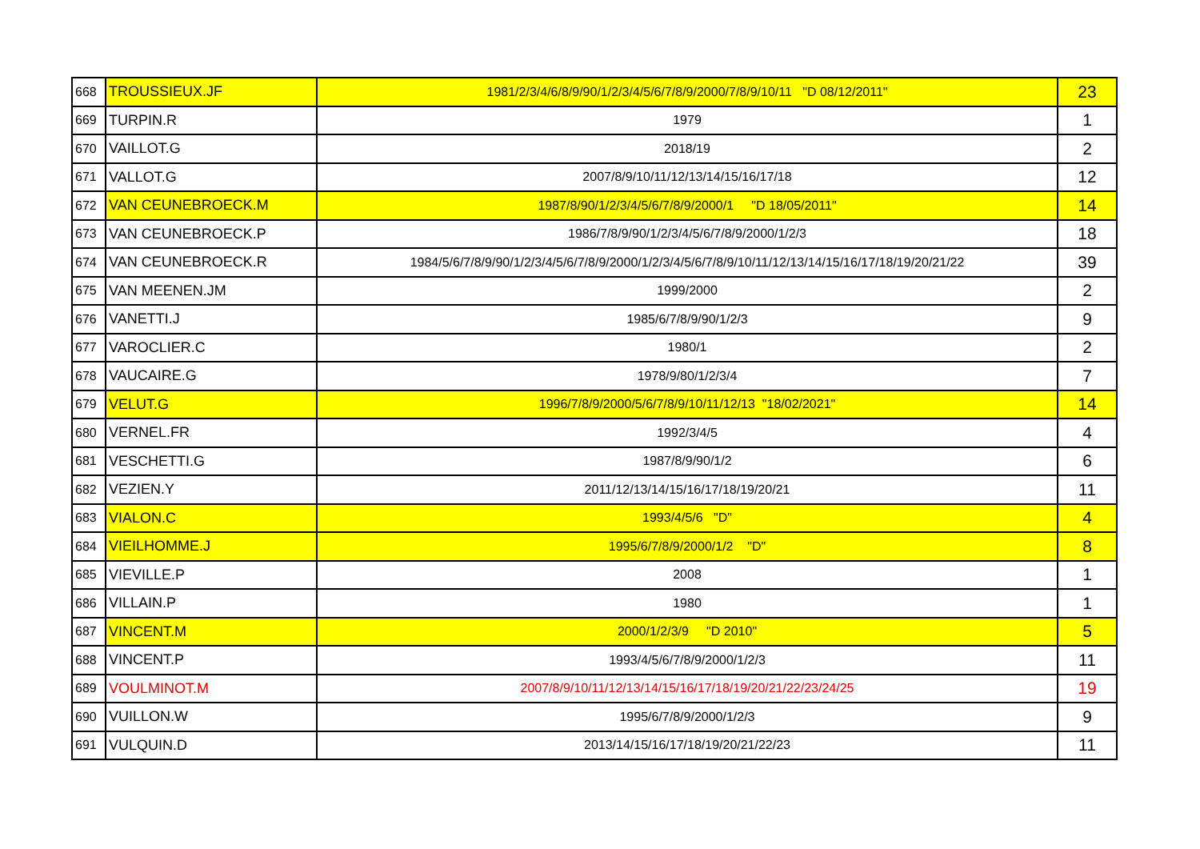| 668 | TROUSSIEUX.JF | 1981/2/3/4/6/8/9/90/1/2/3/4/5/6/7/8/9/2000/7/8/9/10/11 "D 08/12/2011" | 23 |
| 669 | TURPIN.R | 1979 | 1 |
| 670 | VAILLOT.G | 2018/19 | 2 |
| 671 | VALLOT.G | 2007/8/9/10/11/12/13/14/15/16/17/18 | 12 |
| 672 | VAN CEUNEBROECK.M | 1987/8/90/1/2/3/4/5/6/7/8/9/2000/1 "D 18/05/2011" | 14 |
| 673 | VAN CEUNEBROECK.P | 1986/7/8/9/90/1/2/3/4/5/6/7/8/9/2000/1/2/3 | 18 |
| 674 | VAN CEUNEBROECK.R | 1984/5/6/7/8/9/90/1/2/3/4/5/6/7/8/9/2000/1/2/3/4/5/6/7/8/9/10/11/12/13/14/15/16/17/18/19/20/21/22 | 39 |
| 675 | VAN MEENEN.JM | 1999/2000 | 2 |
| 676 | VANETTI.J | 1985/6/7/8/9/90/1/2/3 | 9 |
| 677 | VAROCLIER.C | 1980/1 | 2 |
| 678 | VAUCAIRE.G | 1978/9/80/1/2/3/4 | 7 |
| 679 | VELUT.G | 1996/7/8/9/2000/5/6/7/8/9/10/11/12/13 "18/02/2021" | 14 |
| 680 | VERNEL.FR | 1992/3/4/5 | 4 |
| 681 | VESCHETTI.G | 1987/8/9/90/1/2 | 6 |
| 682 | VEZIEN.Y | 2011/12/13/14/15/16/17/18/19/20/21 | 11 |
| 683 | VIALON.C | 1993/4/5/6 "D" | 4 |
| 684 | VIEILHOMME.J | 1995/6/7/8/9/2000/1/2 "D" | 8 |
| 685 | VIEVILLE.P | 2008 | 1 |
| 686 | VILLAIN.P | 1980 | 1 |
| 687 | VINCENT.M | 2000/1/2/3/9 "D 2010" | 5 |
| 688 | VINCENT.P | 1993/4/5/6/7/8/9/2000/1/2/3 | 11 |
| 689 | VOULMINOT.M | 2007/8/9/10/11/12/13/14/15/16/17/18/19/20/21/22/23/24/25 | 19 |
| 690 | VUILLON.W | 1995/6/7/8/9/2000/1/2/3 | 9 |
| 691 | VULQUIN.D | 2013/14/15/16/17/18/19/20/21/22/23 | 11 |